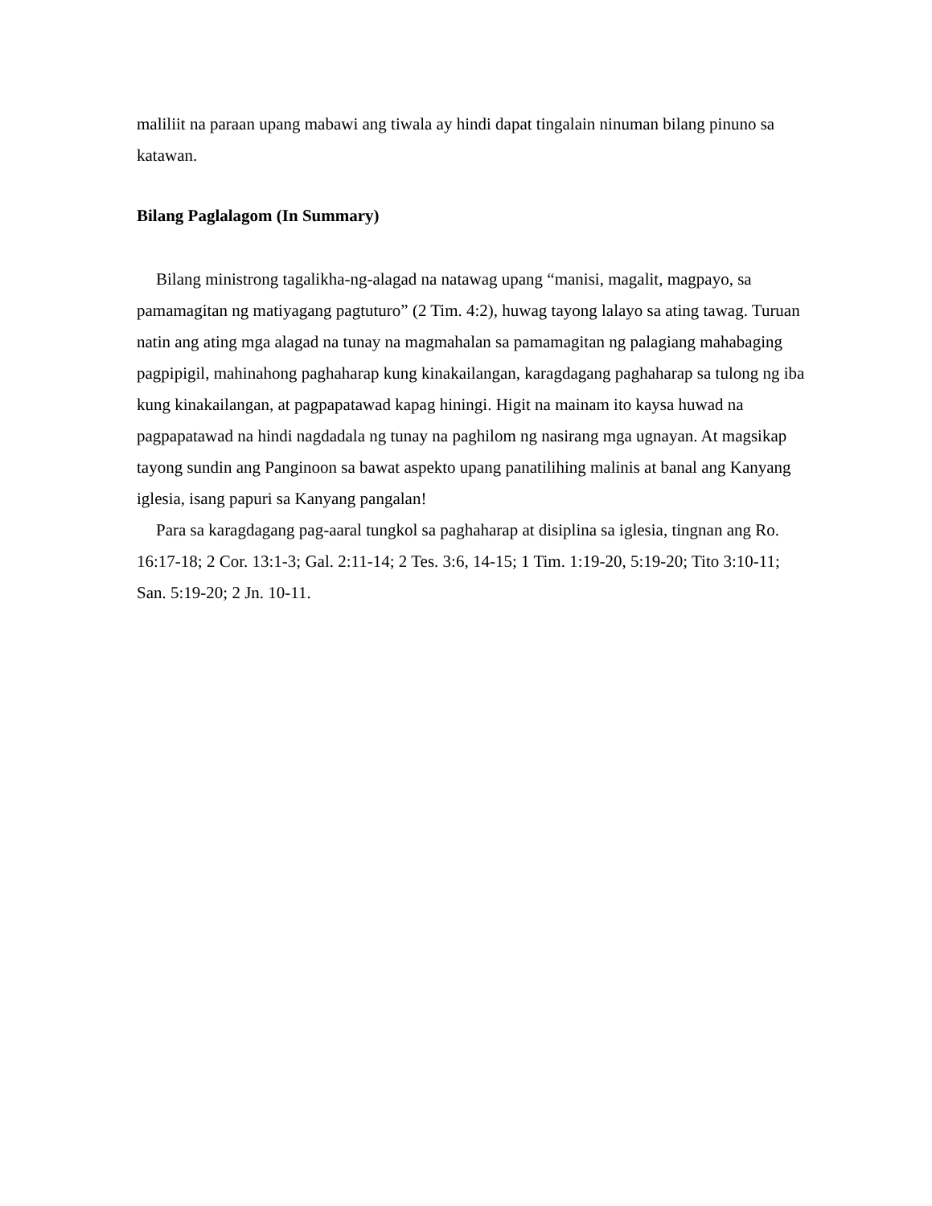maliliit na paraan upang mabawi ang tiwala ay hindi dapat tingalain ninuman bilang pinuno sa katawan.
Bilang Paglalagom (In Summary)
Bilang ministrong tagalikha-ng-alagad na natawag upang “manisi, magalit, magpayo, sa pamamagitan ng matiyagang pagtuturo” (2 Tim. 4:2), huwag tayong lalayo sa ating tawag. Turuan natin ang ating mga alagad na tunay na magmahalan sa pamamagitan ng palagiang mahabaging pagpipigil, mahinahong paghaharap kung kinakailangan, karagdagang paghaharap sa tulong ng iba kung kinakailangan, at pagpapatawad kapag hiningi. Higit na mainam ito kaysa huwad na pagpapatawad na hindi nagdadala ng tunay na paghilom ng nasirang mga ugnayan. At magsikap tayong sundin ang Panginoon sa bawat aspekto upang panatilihing malinis at banal ang Kanyang iglesia, isang papuri sa Kanyang pangalan!
Para sa karagdagang pag-aaral tungkol sa paghaharap at disiplina sa iglesia, tingnan ang Ro. 16:17-18; 2 Cor. 13:1-3; Gal. 2:11-14; 2 Tes. 3:6, 14-15; 1 Tim. 1:19-20, 5:19-20; Tito 3:10-11; San. 5:19-20; 2 Jn. 10-11.